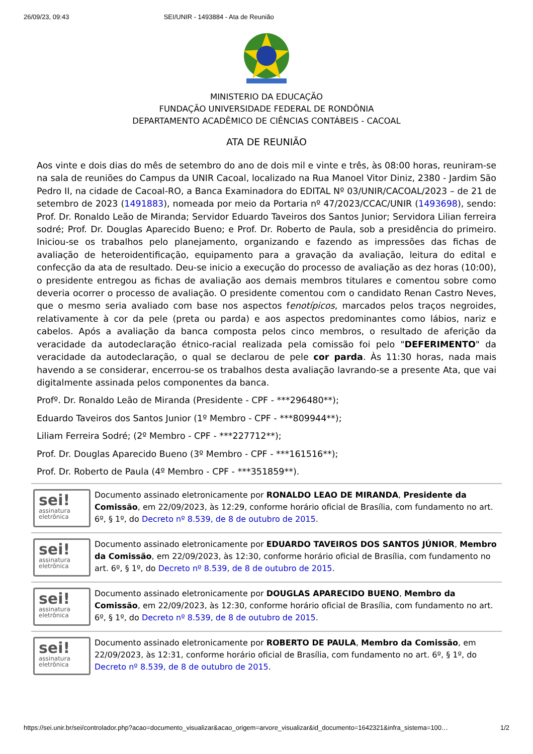26/09/23, 09:43 SEI/UNIR - 1493884 - Ata de Reunião
MINISTERIO DA EDUCAÇÃO
FUNDAÇÃO UNIVERSIDADE FEDERAL DE RONDÔNIA
DEPARTAMENTO ACADÊMICO DE CIÊNCIAS CONTÁBEIS - CACOAL
ATA DE REUNIÃO
Aos vinte e dois dias do mês de setembro do ano de dois mil e vinte e três, às 08:00 horas, reuniram-se na sala de reuniões do Campus da UNIR Cacoal, localizado na Rua Manoel Vitor Diniz, 2380 - Jardim São Pedro II, na cidade de Cacoal-RO, a Banca Examinadora do EDITAL Nº 03/UNIR/CACOAL/2023 – de 21 de setembro de 2023 (1491883), nomeada por meio da Portaria nº 47/2023/CCAC/UNIR (1493698), sendo: Prof. Dr. Ronaldo Leão de Miranda; Servidor Eduardo Taveiros dos Santos Junior; Servidora Lilian ferreira sodré; Prof. Dr. Douglas Aparecido Bueno; e Prof. Dr. Roberto de Paula, sob a presidência do primeiro. Iniciou-se os trabalhos pelo planejamento, organizando e fazendo as impressões das fichas de avaliação de heteroidentificação, equipamento para a gravação da avaliação, leitura do edital e confecção da ata de resultado. Deu-se inicio a execução do processo de avaliação as dez horas (10:00), o presidente entregou as fichas de avaliação aos demais membros titulares e comentou sobre como deveria ocorrer o processo de avaliação. O presidente comentou com o candidato Renan Castro Neves, que o mesmo seria avaliado com base nos aspectos fenotípicos, marcados pelos traços negroides, relativamente à cor da pele (preta ou parda) e aos aspectos predominantes como lábios, nariz e cabelos. Após a avaliação da banca composta pelos cinco membros, o resultado de aferição da veracidade da autodeclaração étnico-racial realizada pela comissão foi pelo "DEFERIMENTO" da veracidade da autodeclaração, o qual se declarou de pele cor parda. Às 11:30 horas, nada mais havendo a se considerar, encerrou-se os trabalhos desta avaliação lavrando-se a presente Ata, que vai digitalmente assinada pelos componentes da banca.
Profº. Dr. Ronaldo Leão de Miranda (Presidente - CPF - ***296480**);
Eduardo Taveiros dos Santos Junior (1º Membro - CPF - ***809944**);
Liliam Ferreira Sodré; (2º Membro - CPF - ***227712**);
Prof. Dr. Douglas Aparecido Bueno (3º Membro - CPF - ***161516**);
Prof. Dr. Roberto de Paula (4º Membro - CPF - ***351859**).
sei!
assinatura
eletrônica
Documento assinado eletronicamente por RONALDO LEAO DE MIRANDA, Presidente da Comissão, em 22/09/2023, às 12:29, conforme horário oficial de Brasília, com fundamento no art. 6º, § 1º, do Decreto nº 8.539, de 8 de outubro de 2015.
sei!
assinatura
eletrônica
Documento assinado eletronicamente por EDUARDO TAVEIROS DOS SANTOS JÚNIOR, Membro da Comissão, em 22/09/2023, às 12:30, conforme horário oficial de Brasília, com fundamento no art. 6º, § 1º, do Decreto nº 8.539, de 8 de outubro de 2015.
sei!
assinatura
eletrônica
Documento assinado eletronicamente por DOUGLAS APARECIDO BUENO, Membro da Comissão, em 22/09/2023, às 12:30, conforme horário oficial de Brasília, com fundamento no art. 6º, § 1º, do Decreto nº 8.539, de 8 de outubro de 2015.
sei!
assinatura
eletrônica
Documento assinado eletronicamente por ROBERTO DE PAULA, Membro da Comissão, em 22/09/2023, às 12:31, conforme horário oficial de Brasília, com fundamento no art. 6º, § 1º, do Decreto nº 8.539, de 8 de outubro de 2015.
https://sei.unir.br/sei/controlador.php?acao=documento_visualizar&acao_origem=arvore_visualizar&id_documento=1642321&infra_sistema=100… 1/2